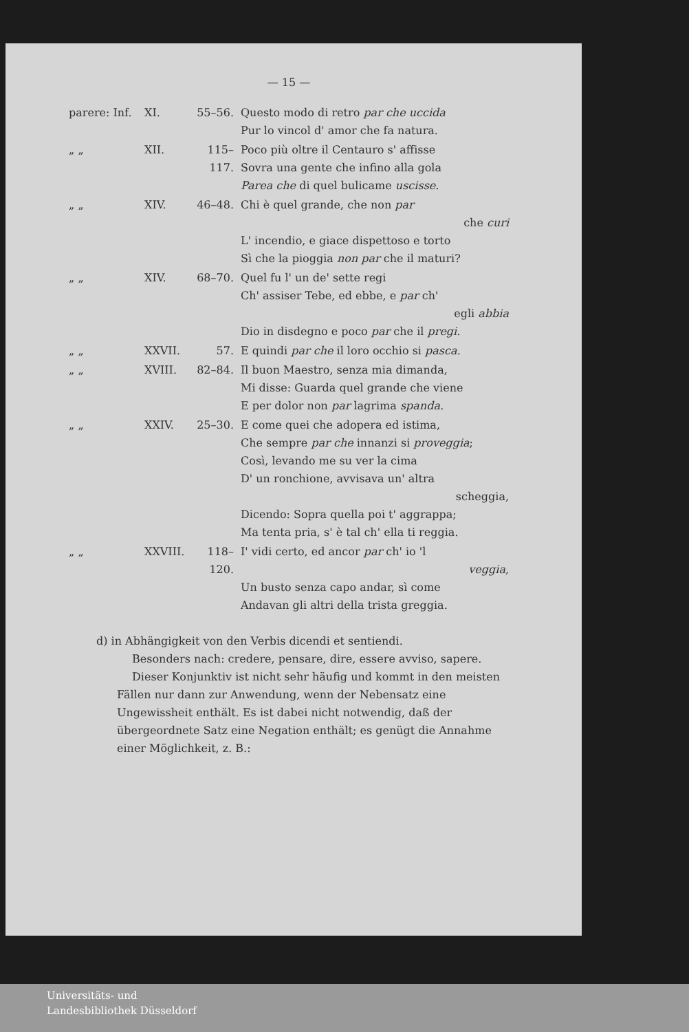— 15 —
| parere: Inf. | XI. | 55–56. | Questo modo di retro par che uccida Pur lo vincol d' amor che fa natura. |
| „ „ | XII. | 115–117. | Poco più oltre il Centauro s' affisse Sovra una gente che infino alla gola Parea che di quel bulicame uscisse. |
| „ „ | XIV. | 46–48. | Chi è quel grande, che non par che curi L' incendio, e giace dispettoso e torto Sì che la pioggia non par che il maturi? |
| „ „ | XIV. | 68–70. | Quel fu l' un de' sette regi Ch' assiser Tebe, ed ebbe, e par ch' egli abbia Dio in disdegno e poco par che il pregi. |
| „ „ | XXVII. | 57. | E quindi par che il loro occhio si pasca. |
| „ „ | XVIII. | 82–84. | Il buon Maestro, senza mia dimanda, Mi disse: Guarda quel grande che viene E per dolor non par lagrima spanda. |
| „ „ | XXIV. | 25–30. | E come quei che adopera ed istima, Che sempre par che innanzi si proveggia ; Così, levando me su ver la cima D' un ronchione, avvisava un' altra scheggia, Dicendo: Sopra quella poi t' aggrappa; Ma tenta pria, s' è tal ch' ella ti reggia. |
| „ „ | XXVIII. | 118–120. | I' vidi certo, ed ancor par ch' io 'l veggia, Un busto senza capo andar, sì come Andavan gli altri della trista greggia. |
d) in Abhängigkeit von den Verbis dicendi et sentiendi.
Besonders nach: credere, pensare, dire, essere avviso, sapere.
Dieser Konjunktiv ist nicht sehr häufig und kommt in den meisten Fällen nur dann zur Anwendung, wenn der Nebensatz eine Ungewissheit enthält. Es ist dabei nicht notwendig, daß der übergeordnete Satz eine Negation enthält; es genügt die Annahme einer Möglichkeit, z. B.:
Universitäts- und
Landesbibliothek Düsseldorf